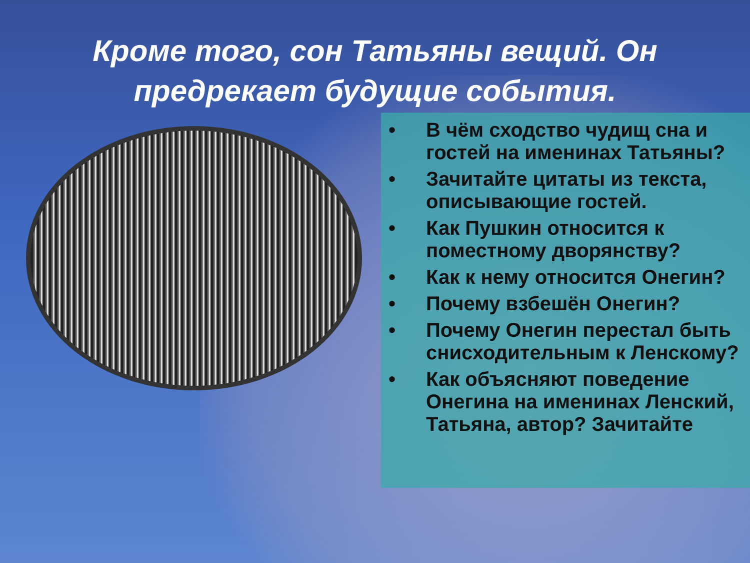Кроме того, сон Татьяны вещий. Он предрекает будущие события.
• В чём сходство чудищ сна и гостей на именинах Татьяны?
• Зачитайте цитаты из текста, описывающие гостей.
• Как Пушкин относится к поместному дворянству?
• Как к нему относится Онегин?
• Почему взбешён Онегин?
• Почему Онегин перестал быть снисходительным к Ленскому?
• Как объясняют поведение Онегина на именинах Ленский, Татьяна, автор? Зачитайте